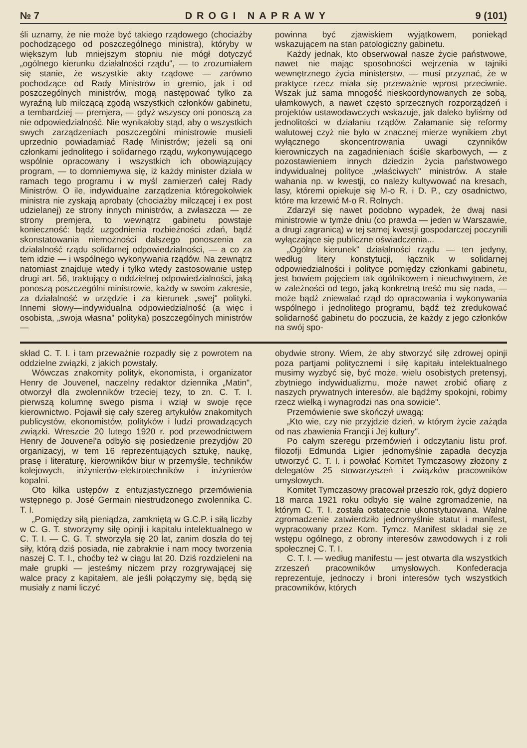№ 7 DROGI NAPRAWY 9 (101)
śli uznamy, że nie może być takiego rządowego (chociażby pochodzącego od poszczególnego ministra), któryby w większym lub mniejszym stopniu nie mógł dotyczyć „ogólnego kierunku działalności rządu", — to zrozumiałem się stanie, że wszystkie akty rządowe — zarówno pochodzące od Rady Ministrów in gremio, jak i od poszczególnych ministrów, mogą następować tylko za wyraźną lub milczącą zgodą wszystkich członków gabinetu, a tembardziej — premjera, — gdyż wszyscy oni ponoszą za nie odpowiedzialność. Nie wynikałoby stąd, aby o wszystkich swych zarządzeniach poszczególni ministrowie musieli uprzednio powiadamiać Radę Ministrów; jeżeli są oni członkami jednolitego i solidarnego rządu, wykonywującego wspólnie opracowany i wszystkich ich obowiązujący program, — to domniemywa się, iż każdy minister działa w ramach tego programu i w myśl zamierzeń całej Rady Ministrów. O ile, indywidualne zarządzenia któregokolwiek ministra nie zyskają aprobaty (chociażby milczącej i ex post udzielanej) ze strony innych ministrów, a zwłaszcza — ze strony premjera, to wewnątrz gabinetu powstaje konieczność: bądź uzgodnienia rozbieżności zdań, bądź skonstatowania niemożności dalszego ponoszenia za działalność rządu solidarnej odpowiedzialności, — a co za tem idzie — i wspólnego wykonywania rządów. Na zewnątrz natomiast znajduje wtedy i tylko wtedy zastosowanie ustęp drugi art. 56, traktujący o oddzielnej odpowiedzialności, jaką ponoszą poszczególni ministrowie, każdy w swoim zakresie, za działalność w urzędzie i za kierunek „swej" polityki. Innemi słowy—indywidualna odpowiedzialność (a więc i osobista, „swoja własna" polityka) poszczególnych ministrów —
powinna być zjawiskiem wyjątkowem, poniekąd wskazującem na stan patologiczny gabinetu.
Każdy jednak, kto obserwował nasze życie państwowe, nawet nie mając sposobności wejrzenia w tajniki wewnętrznego życia ministerstw, — musi przyznać, że w praktyce rzecz miała się przeważnie wprost przeciwnie. Wszak już sama mnogość nieskoordynowanych ze sobą, ułamkowych, a nawet często sprzecznych rozporządzeń i projektów ustawodawczych wskazuje, jak daleko byliśmy od jednolitości w działaniu rządów. Załamanie się reformy walutowej czyż nie było w znacznej mierze wynikiem zbyt wyłącznego skoncentrowania uwagi czynników kierowniczych na zagadnieniach ściśle skarbowych, — z pozostawieniem innych dziedzin życia państwowego indywidualnej polityce „właściwych" ministrów. A stałe wahania np. w kwestji, co należy kultywować na kresach, lasy, któremi opiekuje się M-o R. i D. P., czy osadnictwo, które ma krzewić M-o R. Rolnych.
Zdarzył się nawet podobno wypadek, że dwaj nasi ministrowie w tymże dniu (co prawda — jeden w Warszawie, a drugi zagranicą) w tej samej kwestji gospodarczej poczynili wyłączające się publiczne oświadczenia...
„Ogólny kierunek" działalności rządu — ten jedyny, według litery konstytucji, łącznik w solidarnej odpowiedzialności i polityce pomiędzy członkami gabinetu, jest bowiem pojęciem tak ogólnikowem i nieuchwytnem, że w zależności od tego, jaką konkretną treść mu się nada, — może bądź zniewalać rząd do opracowania i wykonywania wspólnego i jednolitego programu, bądź też zredukować solidarność gabinetu do poczucia, że każdy z jego członków na swój spo-
skład C. T. I. i tam przeważnie rozpadły się z powrotem na oddzielne związki, z jakich powstały.
Wówczas znakomity polityk, ekonomista, i organizator Henry de Jouvenel, naczelny redaktor dziennika „Matin", otworzył dla zwolenników trzeciej tezy, to zn. C. T. I. pierwszą kolumnę swego pisma i wziął w swoje ręce kierownictwo. Pojawił się cały szereg artykułów znakomitych publicystów, ekonomistów, polityków i ludzi prowadzących związki. Wreszcie 20 lutego 1920 r. pod przewodnictwem Henry de Jouvenel'a odbyło się posiedzenie prezydjów 20 organizacyj, w tem 16 reprezentujących sztukę, naukę, prasę i literaturę, kierowników biur w przemyśle, techników kolejowych, inżynierów-elektrotechników i inżynierów kopalni.
Oto kilka ustępów z entuzjastycznego przemówienia wstępnego p. José Germain niestrudzonego zwolennika C. T. I.
„Pomiędzy siłą pieniądza, zamkniętą w G.C.P. i siłą liczby w C. G. T. stworzymy siłę opinji i kapitału intelektualnego w C. T. I. — C. G. T. stworzyła się 20 lat, zanim doszła do tej siły, którą dziś posiada, nie zabraknie i nam mocy tworzenia naszej C. T. I., choćby też w ciągu lat 20. Dziś rozdzieleni na małe grupki — jesteśmy niczem przy rozgrywającej się walce pracy z kapitałem, ale jeśli połączymy się, będą się musiały z nami liczyć
obydwie strony. Wiem, że aby stworzyć siłę zdrowej opinji poza partjami politycznemi i siłę kapitału intelektualnego musimy wyzbyć się, być może, wielu osobistych pretensyj, zbytniego indywidualizmu, może nawet zrobić ofiarę z naszych prywatnych interesów, ale bądźmy spokojni, robimy rzecz wielką i wynagrodzi nas ona sowicie".
Przemówienie swe skończył uwagą:
„Kto wie, czy nie przyjdzie dzień, w którym życie zażąda od nas zbawienia Francji i Jej kultury".
Po całym szeregu przemówień i odczytaniu listu prof. filozofji Edmunda Ligier jednomyślnie zapadła decyzja utworzyć C. T. I. i powołać Komitet Tymczasowy złożony z delegatów 25 stowarzyszeń i związków pracowników umysłowych.
Komitet Tymczasowy pracował przeszło rok, gdyż dopiero 18 marca 1921 roku odbyło się walne zgromadzenie, na którym C. T. I. została ostatecznie ukonstytuowana. Walne zgromadzenie zatwierdziło jednomyślnie statut i manifest, wypracowany przez Kom. Tymcz. Manifest składał się ze wstępu ogólnego, z obrony interesów zawodowych i z roli społecznej C. T. I.
C. T. I. — według manifestu — jest otwarta dla wszystkich zrzeszeń pracowników umysłowych. Konfederacja reprezentuje, jednoczy i broni interesów tych wszystkich pracowników, których